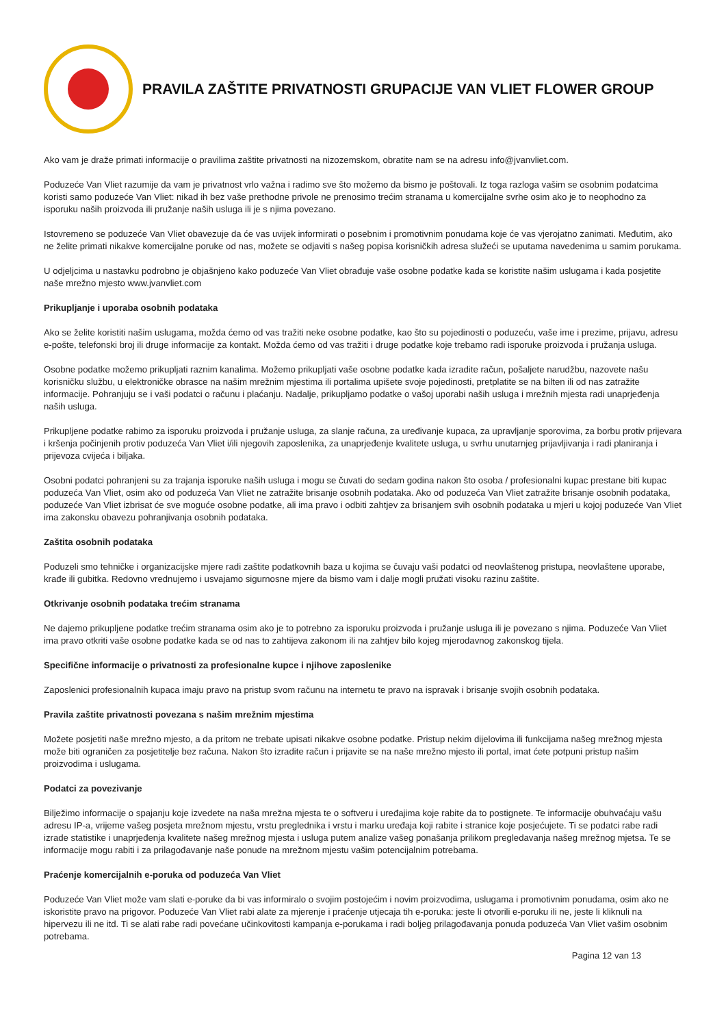PRAVILA ZAŠTITE PRIVATNOSTI GRUPACIJE VAN VLIET FLOWER GROUP
Ako vam je draže primati informacije o pravilima zaštite privatnosti na nizozemskom, obratite nam se na adresu info@jvanvliet.com.
Poduzeće Van Vliet razumije da vam je privatnost vrlo važna i radimo sve što možemo da bismo je poštovali. Iz toga razloga vašim se osobnim podatcima koristi samo poduzeće Van Vliet: nikad ih bez vaše prethodne privole ne prenosimo trećim stranama u komercijalne svrhe osim ako je to neophodno za isporuku naših proizvoda ili pružanje naših usluga ili je s njima povezano.
Istovremeno se poduzeće Van Vliet obavezuje da će vas uvijek informirati o posebnim i promotivnim ponudama koje će vas vjerojatno zanimati. Međutim, ako ne želite primati nikakve komercijalne poruke od nas, možete se odjaviti s našeg popisa korisničkih adresa služeći se uputama navedenima u samim porukama.
U odjeljcima u nastavku podrobno je objašnjeno kako poduzeće Van Vliet obrađuje vaše osobne podatke kada se koristite našim uslugama i kada posjetite naše mrežno mjesto www.jvanvliet.com
Prikupljanje i uporaba osobnih podataka
Ako se želite koristiti našim uslugama, možda ćemo od vas tražiti neke osobne podatke, kao što su pojedinosti o poduzeću, vaše ime i prezime, prijavu, adresu e-pošte, telefonski broj ili druge informacije za kontakt. Možda ćemo od vas tražiti i druge podatke koje trebamo radi isporuke proizvoda i pružanja usluga.
Osobne podatke možemo prikupljati raznim kanalima. Možemo prikupljati vaše osobne podatke kada izradite račun, pošaljete narudžbu, nazovete našu korisničku službu, u elektroničke obrasce na našim mrežnim mjestima ili portalima upišete svoje pojedinosti, pretplatite se na bilten ili od nas zatražite informacije. Pohranjuju se i vaši podatci o računu i plaćanju. Nadalje, prikupljamo podatke o vašoj uporabi naših usluga i mrežnih mjesta radi unaprjeđenja naših usluga.
Prikupljene podatke rabimo za isporuku proizvoda i pružanje usluga, za slanje računa, za uređivanje kupaca, za upravljanje sporovima, za borbu protiv prijevara i kršenja počinjenih protiv poduzeća Van Vliet i/ili njegovih zaposlenika, za unaprjeđenje kvalitete usluga, u svrhu unutarnjeg prijavljivanja i radi planiranja i prijevoza cvijeća i biljaka.
Osobni podatci pohranjeni su za trajanja isporuke naših usluga i mogu se čuvati do sedam godina nakon što osoba / profesionalni kupac prestane biti kupac poduzeća Van Vliet, osim ako od poduzeća Van Vliet ne zatražite brisanje osobnih podataka. Ako od poduzeća Van Vliet zatražite brisanje osobnih podataka, poduzeće Van Vliet izbrisat će sve moguće osobne podatke, ali ima pravo i odbiti zahtjev za brisanjem svih osobnih podataka u mjeri u kojoj poduzeće Van Vliet ima zakonsku obavezu pohranjivanja osobnih podataka.
Zaštita osobnih podataka
Poduzeli smo tehničke i organizacijske mjere radi zaštite podatkovnih baza u kojima se čuvaju vaši podatci od neovlaštenog pristupa, neovlaštene uporabe, krađe ili gubitka. Redovno vrednujemo i usvajamo sigurnosne mjere da bismo vam i dalje mogli pružati visoku razinu zaštite.
Otkrivanje osobnih podataka trećim stranama
Ne dajemo prikupljene podatke trećim stranama osim ako je to potrebno za isporuku proizvoda i pružanje usluga ili je povezano s njima. Poduzeće Van Vliet ima pravo otkriti vaše osobne podatke kada se od nas to zahtijeva zakonom ili na zahtjev bilo kojeg mjerodavnog zakonskog tijela.
Specifične informacije o privatnosti za profesionalne kupce i njihove zaposlenike
Zaposlenici profesionalnih kupaca imaju pravo na pristup svom računu na internetu te pravo na ispravak i brisanje svojih osobnih podataka.
Pravila zaštite privatnosti povezana s našim mrežnim mjestima
Možete posjetiti naše mrežno mjesto, a da pritom ne trebate upisati nikakve osobne podatke. Pristup nekim dijelovima ili funkcijama našeg mrežnog mjesta može biti ograničen za posjetitelje bez računa. Nakon što izradite račun i prijavite se na naše mrežno mjesto ili portal, imat ćete potpuni pristup našim proizvodima i uslugama.
Podatci za povezivanje
Bilježimo informacije o spajanju koje izvedete na naša mrežna mjesta te o softveru i uređajima koje rabite da to postignete. Te informacije obuhvaćaju vašu adresu IP-a, vrijeme vašeg posjeta mrežnom mjestu, vrstu preglednika i vrstu i marku uređaja koji rabite i stranice koje posjećujete. Ti se podatci rabe radi izrade statistike i unaprjeđenja kvalitete našeg mrežnog mjesta i usluga putem analize vašeg ponašanja prilikom pregledavanja našeg mrežnog mjetsa. Te se informacije mogu rabiti i za prilagođavanje naše ponude na mrežnom mjestu vašim potencijalnim potrebama.
Praćenje komercijalnih e-poruka od poduzeća Van Vliet
Poduzeće Van Vliet može vam slati e-poruke da bi vas informiralo o svojim postojećim i novim proizvodima, uslugama i promotivnim ponudama, osim ako ne iskoristite pravo na prigovor. Poduzeće Van Vliet rabi alate za mjerenje i praćenje utjecaja tih e-poruka: jeste li otvorili e-poruku ili ne, jeste li kliknuli na hipervezu ili ne itd. Ti se alati rabe radi povećane učinkovitosti kampanja e-porukama i radi boljeg prilagođavanja ponuda poduzeća Van Vliet vašim osobnim potrebama.
Pagina 12 van 13